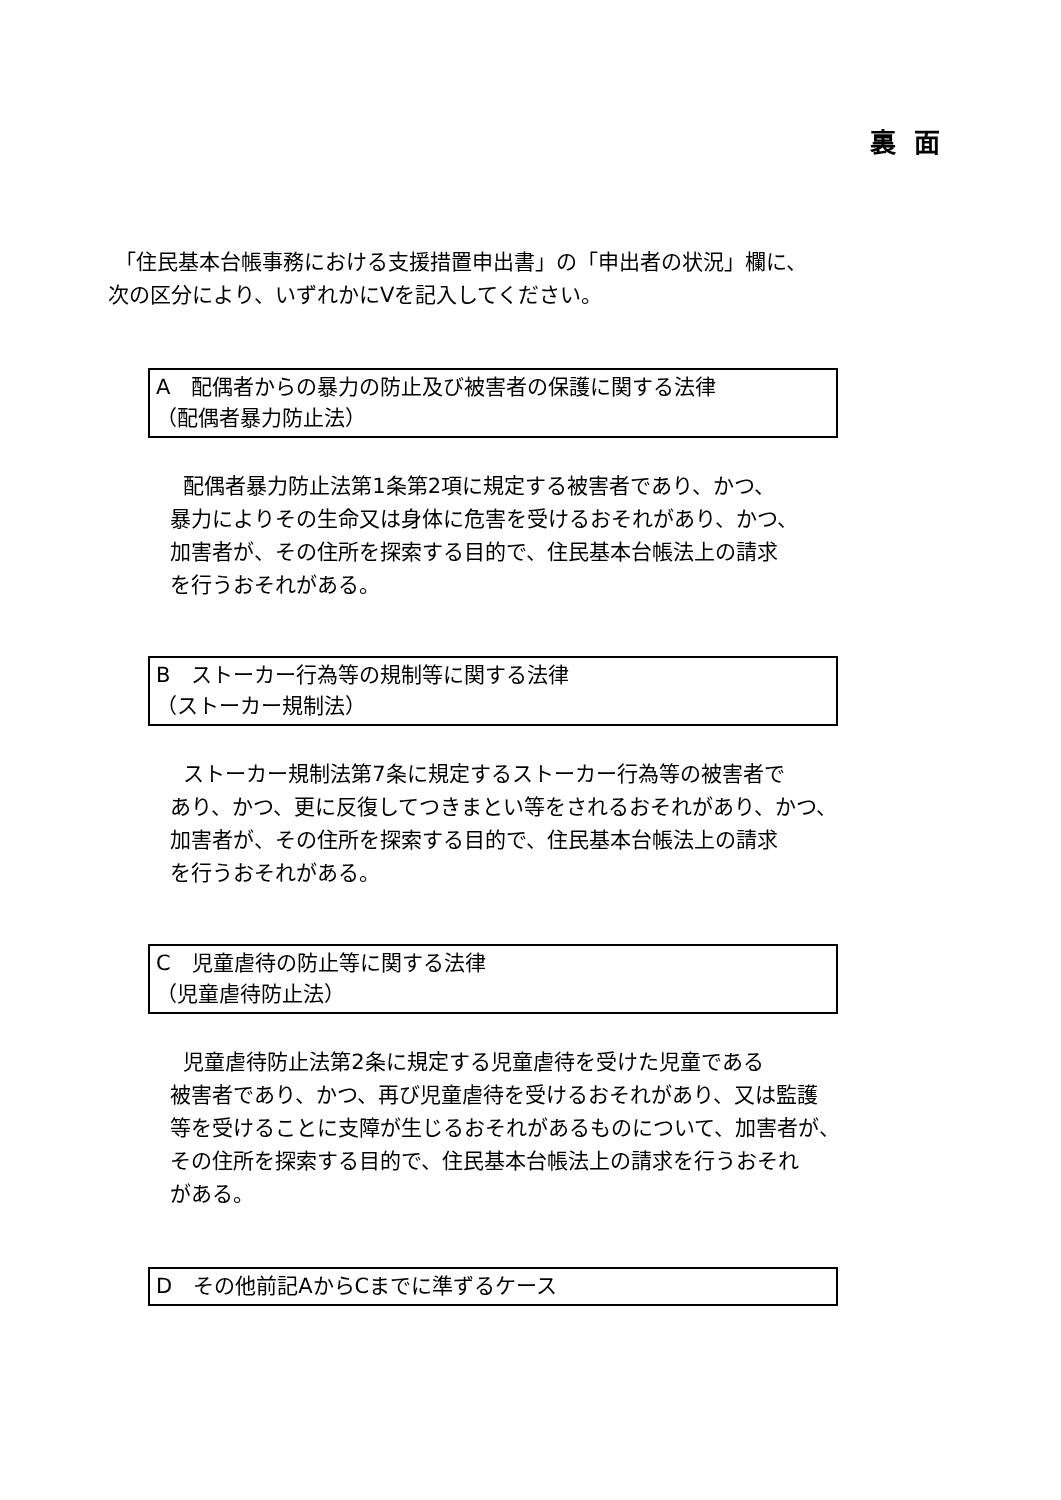裏面
「住民基本台帳事務における支援措置申出書」の「申出者の状況」欄に、
次の区分により、いずれかにVを記入してください。
A　配偶者からの暴力の防止及び被害者の保護に関する法律
（配偶者暴力防止法）
配偶者暴力防止法第1条第2項に規定する被害者であり、かつ、
暴力によりその生命又は身体に危害を受けるおそれがあり、かつ、
加害者が、その住所を探索する目的で、住民基本台帳法上の請求
を行うおそれがある。
B　ストーカー行為等の規制等に関する法律
（ストーカー規制法）
ストーカー規制法第7条に規定するストーカー行為等の被害者で
あり、かつ、更に反復してつきまとい等をされるおそれがあり、かつ、
加害者が、その住所を探索する目的で、住民基本台帳法上の請求
を行うおそれがある。
C　児童虐待の防止等に関する法律
（児童虐待防止法）
児童虐待防止法第2条に規定する児童虐待を受けた児童である
被害者であり、かつ、再び児童虐待を受けるおそれがあり、又は監護
等を受けることに支障が生じるおそれがあるものについて、加害者が、
その住所を探索する目的で、住民基本台帳法上の請求を行うおそれ
がある。
D　その他前記AからCまでに準ずるケース